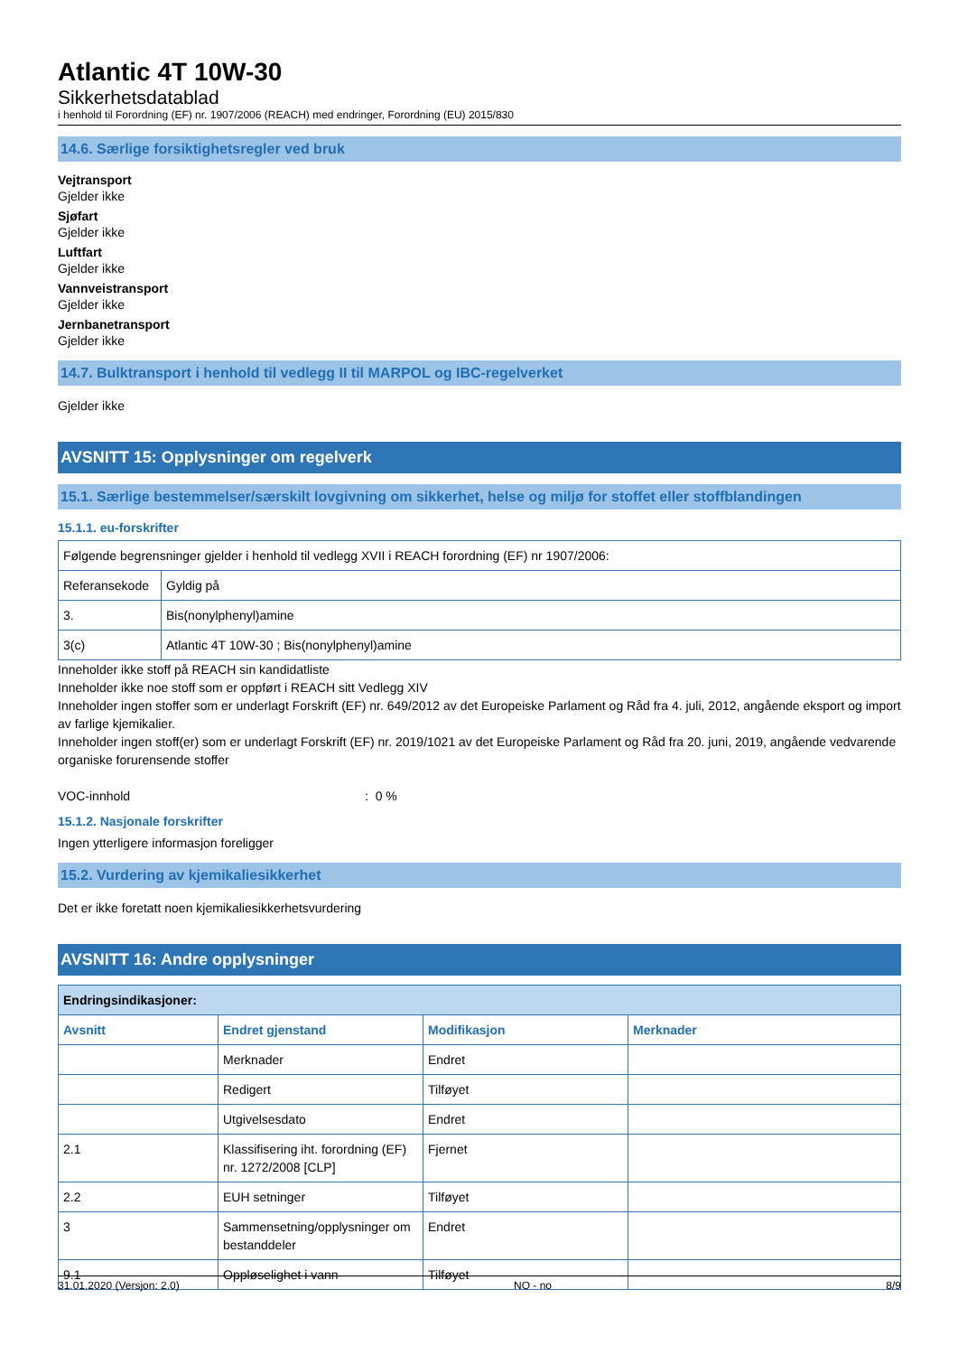Atlantic 4T 10W-30
Sikkerhetsdatablad
i henhold til Forordning (EF) nr. 1907/2006 (REACH) med endringer, Forordning (EU) 2015/830
14.6. Særlige forsiktighetsregler ved bruk
Vejtransport
Gjelder ikke
Sjøfart
Gjelder ikke
Luftfart
Gjelder ikke
Vannveistransport
Gjelder ikke
Jernbanetransport
Gjelder ikke
14.7. Bulktransport i henhold til vedlegg II til MARPOL og IBC-regelverket
Gjelder ikke
AVSNITT 15: Opplysninger om regelverk
15.1. Særlige bestemmelser/særskilt lovgivning om sikkerhet, helse og miljø for stoffet eller stoffblandingen
15.1.1. eu-forskrifter
| Følgende begrensninger gjelder i henhold til vedlegg XVII i REACH forordning (EF) nr 1907/2006: | |
| Referansekode | Gyldig på |
| 3. | Bis(nonylphenyl)amine |
| 3(c) | Atlantic 4T 10W-30 ; Bis(nonylphenyl)amine |
Inneholder ikke stoff på REACH sin kandidatliste
Inneholder ikke noe stoff som er oppført i REACH sitt Vedlegg XIV
Inneholder ingen stoffer som er underlagt Forskrift (EF) nr. 649/2012 av det Europeiske Parlament og Råd fra 4. juli, 2012, angående eksport og import av farlige kjemikalier.
Inneholder ingen stoff(er) som er underlagt Forskrift (EF) nr. 2019/1021 av det Europeiske Parlament og Råd fra 20. juni, 2019, angående vedvarende organiske forurensende stoffer
VOC-innhold: 0 %
15.1.2. Nasjonale forskrifter
Ingen ytterligere informasjon foreligger
15.2. Vurdering av kjemikaliesikkerhet
Det er ikke foretatt noen kjemikaliesikkerhetsvurdering
AVSNITT 16: Andre opplysninger
| Endringsindikasjoner: | | | |
| Avsnitt | Endret gjenstand | Modifikasjon | Merknader |
| | Merknader | Endret | |
| | Redigert | Tilføyet | |
| | Utgivelsesdato | Endret | |
| 2.1 | Klassifisering iht. forordning (EF) nr. 1272/2008 [CLP] | Fjernet | |
| 2.2 | EUH setninger | Tilføyet | |
| 3 | Sammensetning/opplysninger om bestanddeler | Endret | |
| 9.1 | Oppløselighet i vann | Tilføyet | |
31.01.2020 (Versjon: 2.0) NO - no 8/9